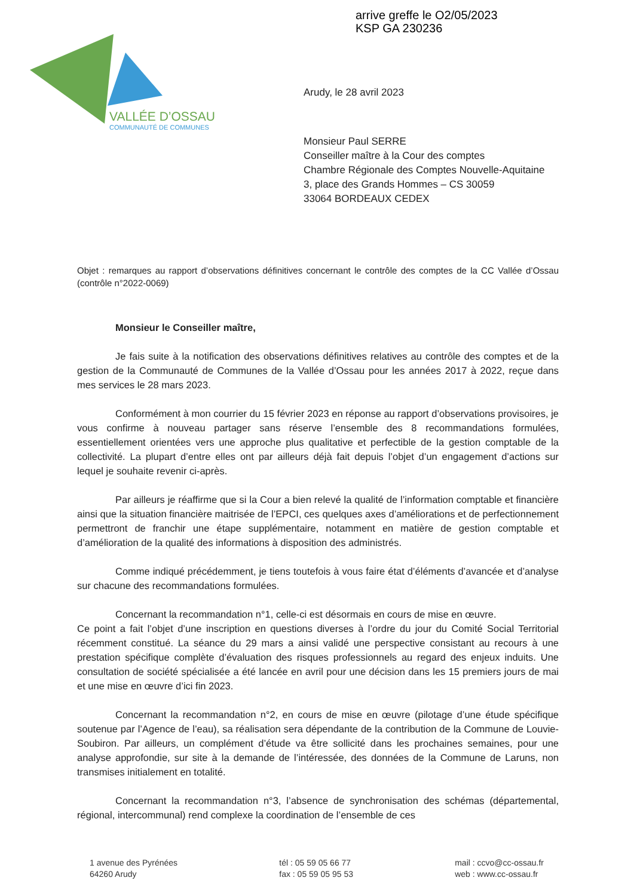arrive greffe le O2/05/2023
KSP GA 230236
VALLÉE D’OSSAU
COMMUNAUTÉ DE COMMUNES
Arudy, le 28 avril 2023
Monsieur Paul SERRE
Conseiller maître à la Cour des comptes
Chambre Régionale des Comptes Nouvelle-Aquitaine
3, place des Grands Hommes – CS 30059
33064 BORDEAUX CEDEX
Objet : remarques au rapport d’observations définitives concernant le contrôle des comptes de la CC Vallée d’Ossau (contrôle n°2022-0069)
Monsieur le Conseiller maître,
Je fais suite à la notification des observations définitives relatives au contrôle des comptes et de la gestion de la Communauté de Communes de la Vallée d’Ossau pour les années 2017 à 2022, reçue dans mes services le 28 mars 2023.
Conformément à mon courrier du 15 février 2023 en réponse au rapport d’observations provisoires, je vous confirme à nouveau partager sans réserve l’ensemble des 8 recommandations formulées, essentiellement orientées vers une approche plus qualitative et perfectible de la gestion comptable de la collectivité. La plupart d’entre elles ont par ailleurs déjà fait depuis l’objet d’un engagement d’actions sur lequel je souhaite revenir ci-après.
Par ailleurs je réaffirme que si la Cour a bien relevé la qualité de l’information comptable et financière ainsi que la situation financière maitrisée de l’EPCI, ces quelques axes d’améliorations et de perfectionnement permettront de franchir une étape supplémentaire, notamment en matière de gestion comptable et d’amélioration de la qualité des informations à disposition des administrés.
Comme indiqué précédemment, je tiens toutefois à vous faire état d’éléments d’avancée et d’analyse sur chacune des recommandations formulées.
Concernant la recommandation n°1, celle-ci est désormais en cours de mise en œuvre.
Ce point a fait l’objet d’une inscription en questions diverses à l’ordre du jour du Comité Social Territorial récemment constitué. La séance du 29 mars a ainsi validé une perspective consistant au recours à une prestation spécifique complète d’évaluation des risques professionnels au regard des enjeux induits. Une consultation de société spécialisée a été lancée en avril pour une décision dans les 15 premiers jours de mai et une mise en œuvre d’ici fin 2023.
Concernant la recommandation n°2, en cours de mise en œuvre (pilotage d’une étude spécifique soutenue par l’Agence de l’eau), sa réalisation sera dépendante de la contribution de la Commune de Louvie-Soubiron. Par ailleurs, un complément d’étude va être sollicité dans les prochaines semaines, pour une analyse approfondie, sur site à la demande de l’intéressée, des données de la Commune de Laruns, non transmises initialement en totalité.
Concernant la recommandation n°3, l’absence de synchronisation des schémas (départemental, régional, intercommunal) rend complexe la coordination de l’ensemble de ces
1 avenue des Pyrénées
64260 Arudy
tél : 05 59 05 66 77
fax : 05 59 05 95 53
mail : ccvo@cc-ossau.fr
web : www.cc-ossau.fr